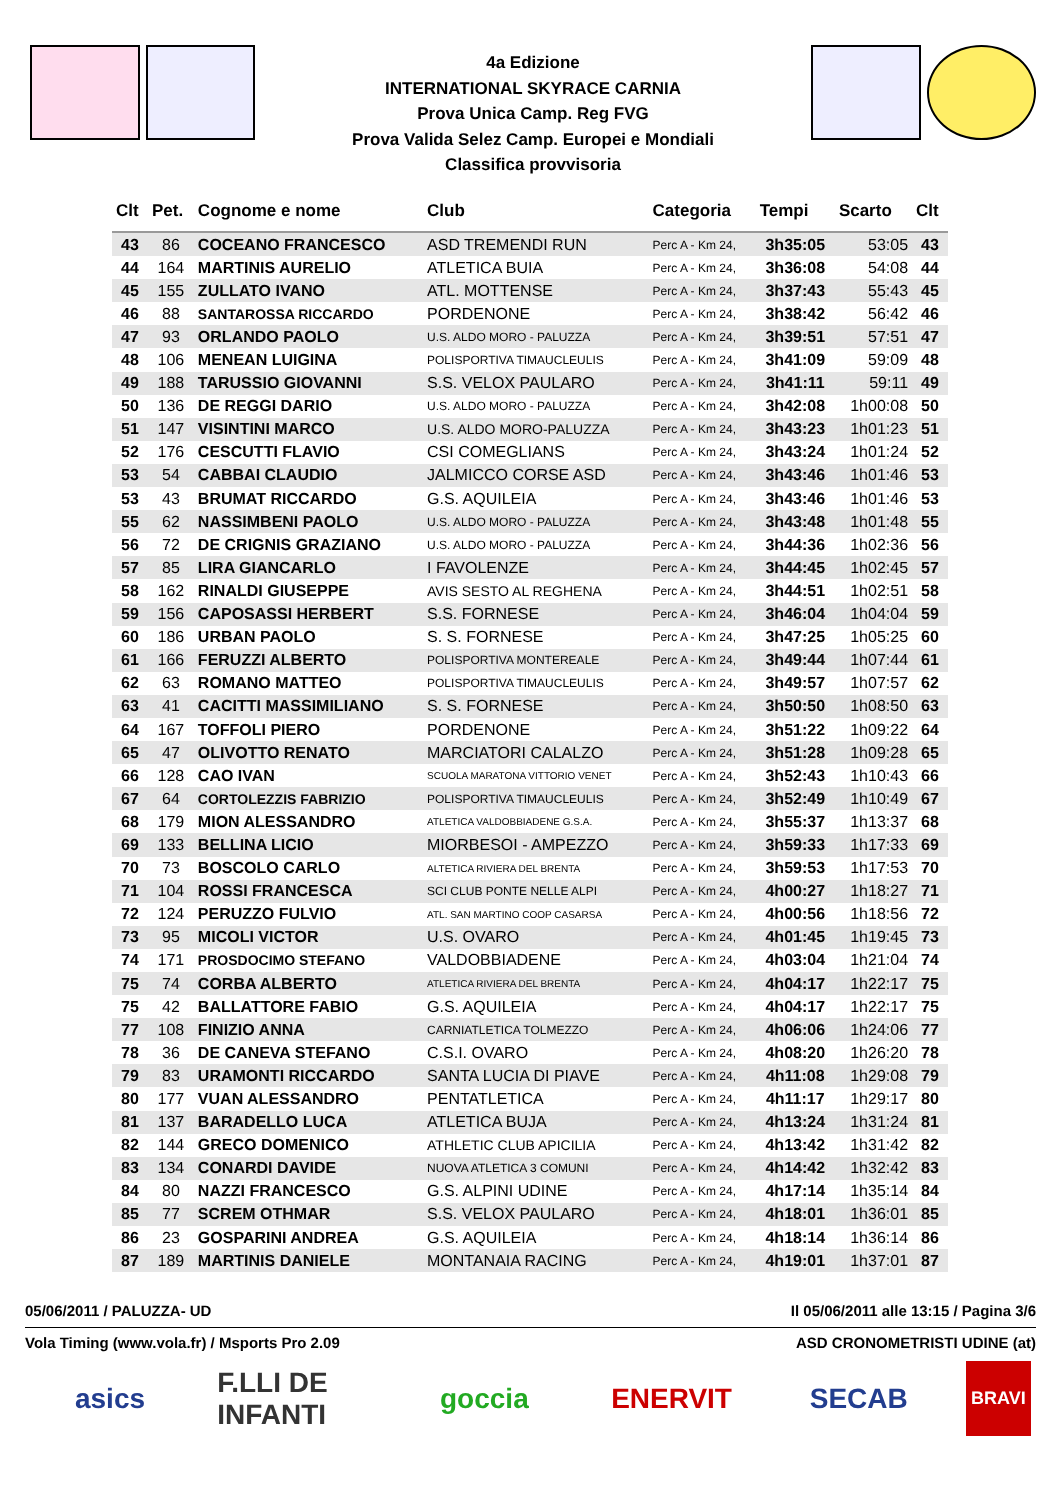4a Edizione
INTERNATIONAL SKYRACE CARNIA
Prova Unica Camp. Reg FVG
Prova Valida Selez Camp. Europei e Mondiali
Classifica provvisoria
| Clt | Pet. | Cognome e nome | Club | Categoria | Tempi | Scarto | Clt |
| --- | --- | --- | --- | --- | --- | --- | --- |
| 43 | 86 | COCEANO FRANCESCO | ASD TREMENDI RUN | Perc A - Km 24, | 3h35:05 | 53:05 | 43 |
| 44 | 164 | MARTINIS AURELIO | ATLETICA BUIA | Perc A - Km 24, | 3h36:08 | 54:08 | 44 |
| 45 | 155 | ZULLATO IVANO | ATL. MOTTENSE | Perc A - Km 24, | 3h37:43 | 55:43 | 45 |
| 46 | 88 | SANTAROSSA RICCARDO | PORDENONE | Perc A - Km 24, | 3h38:42 | 56:42 | 46 |
| 47 | 93 | ORLANDO PAOLO | U.S. ALDO MORO - PALUZZA | Perc A - Km 24, | 3h39:51 | 57:51 | 47 |
| 48 | 106 | MENEAN LUIGINA | POLISPORTIVA TIMAUCLEULIS | Perc A - Km 24, | 3h41:09 | 59:09 | 48 |
| 49 | 188 | TARUSSIO GIOVANNI | S.S. VELOX PAULARO | Perc A - Km 24, | 3h41:11 | 59:11 | 49 |
| 50 | 136 | DE REGGI DARIO | U.S. ALDO MORO - PALUZZA | Perc A - Km 24, | 3h42:08 | 1h00:08 | 50 |
| 51 | 147 | VISINTINI MARCO | U.S. ALDO MORO-PALUZZA | Perc A - Km 24, | 3h43:23 | 1h01:23 | 51 |
| 52 | 176 | CESCUTTI FLAVIO | CSI COMEGLIANS | Perc A - Km 24, | 3h43:24 | 1h01:24 | 52 |
| 53 | 54 | CABBAI CLAUDIO | JALMICCO CORSE ASD | Perc A - Km 24, | 3h43:46 | 1h01:46 | 53 |
| 53 | 43 | BRUMAT RICCARDO | G.S. AQUILEIA | Perc A - Km 24, | 3h43:46 | 1h01:46 | 53 |
| 55 | 62 | NASSIMBENI PAOLO | U.S. ALDO MORO - PALUZZA | Perc A - Km 24, | 3h43:48 | 1h01:48 | 55 |
| 56 | 72 | DE CRIGNIS GRAZIANO | U.S. ALDO MORO - PALUZZA | Perc A - Km 24, | 3h44:36 | 1h02:36 | 56 |
| 57 | 85 | LIRA GIANCARLO | I FAVOLENZE | Perc A - Km 24, | 3h44:45 | 1h02:45 | 57 |
| 58 | 162 | RINALDI GIUSEPPE | AVIS SESTO AL REGHENA | Perc A - Km 24, | 3h44:51 | 1h02:51 | 58 |
| 59 | 156 | CAPOSASSI HERBERT | S.S. FORNESE | Perc A - Km 24, | 3h46:04 | 1h04:04 | 59 |
| 60 | 186 | URBAN PAOLO | S. S. FORNESE | Perc A - Km 24, | 3h47:25 | 1h05:25 | 60 |
| 61 | 166 | FERUZZI ALBERTO | POLISPORTIVA MONTEREALE | Perc A - Km 24, | 3h49:44 | 1h07:44 | 61 |
| 62 | 63 | ROMANO MATTEO | POLISPORTIVA TIMAUCLEULIS | Perc A - Km 24, | 3h49:57 | 1h07:57 | 62 |
| 63 | 41 | CACITTI MASSIMILIANO | S. S. FORNESE | Perc A - Km 24, | 3h50:50 | 1h08:50 | 63 |
| 64 | 167 | TOFFOLI PIERO | PORDENONE | Perc A - Km 24, | 3h51:22 | 1h09:22 | 64 |
| 65 | 47 | OLIVOTTO RENATO | MARCIATORI CALALZO | Perc A - Km 24, | 3h51:28 | 1h09:28 | 65 |
| 66 | 128 | CAO IVAN | SCUOLA MARATONA VITTORIO VENET | Perc A - Km 24, | 3h52:43 | 1h10:43 | 66 |
| 67 | 64 | CORTOLEZZIS FABRIZIO | POLISPORTIVA TIMAUCLEULIS | Perc A - Km 24, | 3h52:49 | 1h10:49 | 67 |
| 68 | 179 | MION ALESSANDRO | ATLETICA VALDOBBIADENE G.S.A. | Perc A - Km 24, | 3h55:37 | 1h13:37 | 68 |
| 69 | 133 | BELLINA LICIO | MIORBESOI - AMPEZZO | Perc A - Km 24, | 3h59:33 | 1h17:33 | 69 |
| 70 | 73 | BOSCOLO CARLO | ALTETICA RIVIERA DEL BRENTA | Perc A - Km 24, | 3h59:53 | 1h17:53 | 70 |
| 71 | 104 | ROSSI FRANCESCA | SCI CLUB PONTE NELLE ALPI | Perc A - Km 24, | 4h00:27 | 1h18:27 | 71 |
| 72 | 124 | PERUZZO FULVIO | ATL. SAN MARTINO COOP CASARSA | Perc A - Km 24, | 4h00:56 | 1h18:56 | 72 |
| 73 | 95 | MICOLI VICTOR | U.S. OVARO | Perc A - Km 24, | 4h01:45 | 1h19:45 | 73 |
| 74 | 171 | PROSDOCIMO STEFANO | VALDOBBIADENE | Perc A - Km 24, | 4h03:04 | 1h21:04 | 74 |
| 75 | 74 | CORBA ALBERTO | ATLETICA RIVIERA DEL BRENTA | Perc A - Km 24, | 4h04:17 | 1h22:17 | 75 |
| 75 | 42 | BALLATTORE FABIO | G.S. AQUILEIA | Perc A - Km 24, | 4h04:17 | 1h22:17 | 75 |
| 77 | 108 | FINIZIO ANNA | CARNIATLETICA TOLMEZZO | Perc A - Km 24, | 4h06:06 | 1h24:06 | 77 |
| 78 | 36 | DE CANEVA STEFANO | C.S.I. OVARO | Perc A - Km 24, | 4h08:20 | 1h26:20 | 78 |
| 79 | 83 | URAMONTI RICCARDO | SANTA LUCIA DI PIAVE | Perc A - Km 24, | 4h11:08 | 1h29:08 | 79 |
| 80 | 177 | VUAN ALESSANDRO | PENTATLETICA | Perc A - Km 24, | 4h11:17 | 1h29:17 | 80 |
| 81 | 137 | BARADELLO LUCA | ATLETICA BUJA | Perc A - Km 24, | 4h13:24 | 1h31:24 | 81 |
| 82 | 144 | GRECO DOMENICO | ATHLETIC CLUB APICILIA | Perc A - Km 24, | 4h13:42 | 1h31:42 | 82 |
| 83 | 134 | CONARDI DAVIDE | NUOVA ATLETICA 3 COMUNI | Perc A - Km 24, | 4h14:42 | 1h32:42 | 83 |
| 84 | 80 | NAZZI FRANCESCO | G.S. ALPINI UDINE | Perc A - Km 24, | 4h17:14 | 1h35:14 | 84 |
| 85 | 77 | SCREM OTHMAR | S.S. VELOX PAULARO | Perc A - Km 24, | 4h18:01 | 1h36:01 | 85 |
| 86 | 23 | GOSPARINI ANDREA | G.S. AQUILEIA | Perc A - Km 24, | 4h18:14 | 1h36:14 | 86 |
| 87 | 189 | MARTINIS DANIELE | MONTANAIA RACING | Perc A - Km 24, | 4h19:01 | 1h37:01 | 87 |
05/06/2011 / PALUZZA- UD Il 05/06/2011 alle 13:15 / Pagina 3/6
Vola Timing (www.vola.fr) / Msports Pro 2.09 ASD CRONOMETRISTI UDINE (at)
asics F.LLI DE INFANTI
goccia ENERVIT SECAB
BRAVI